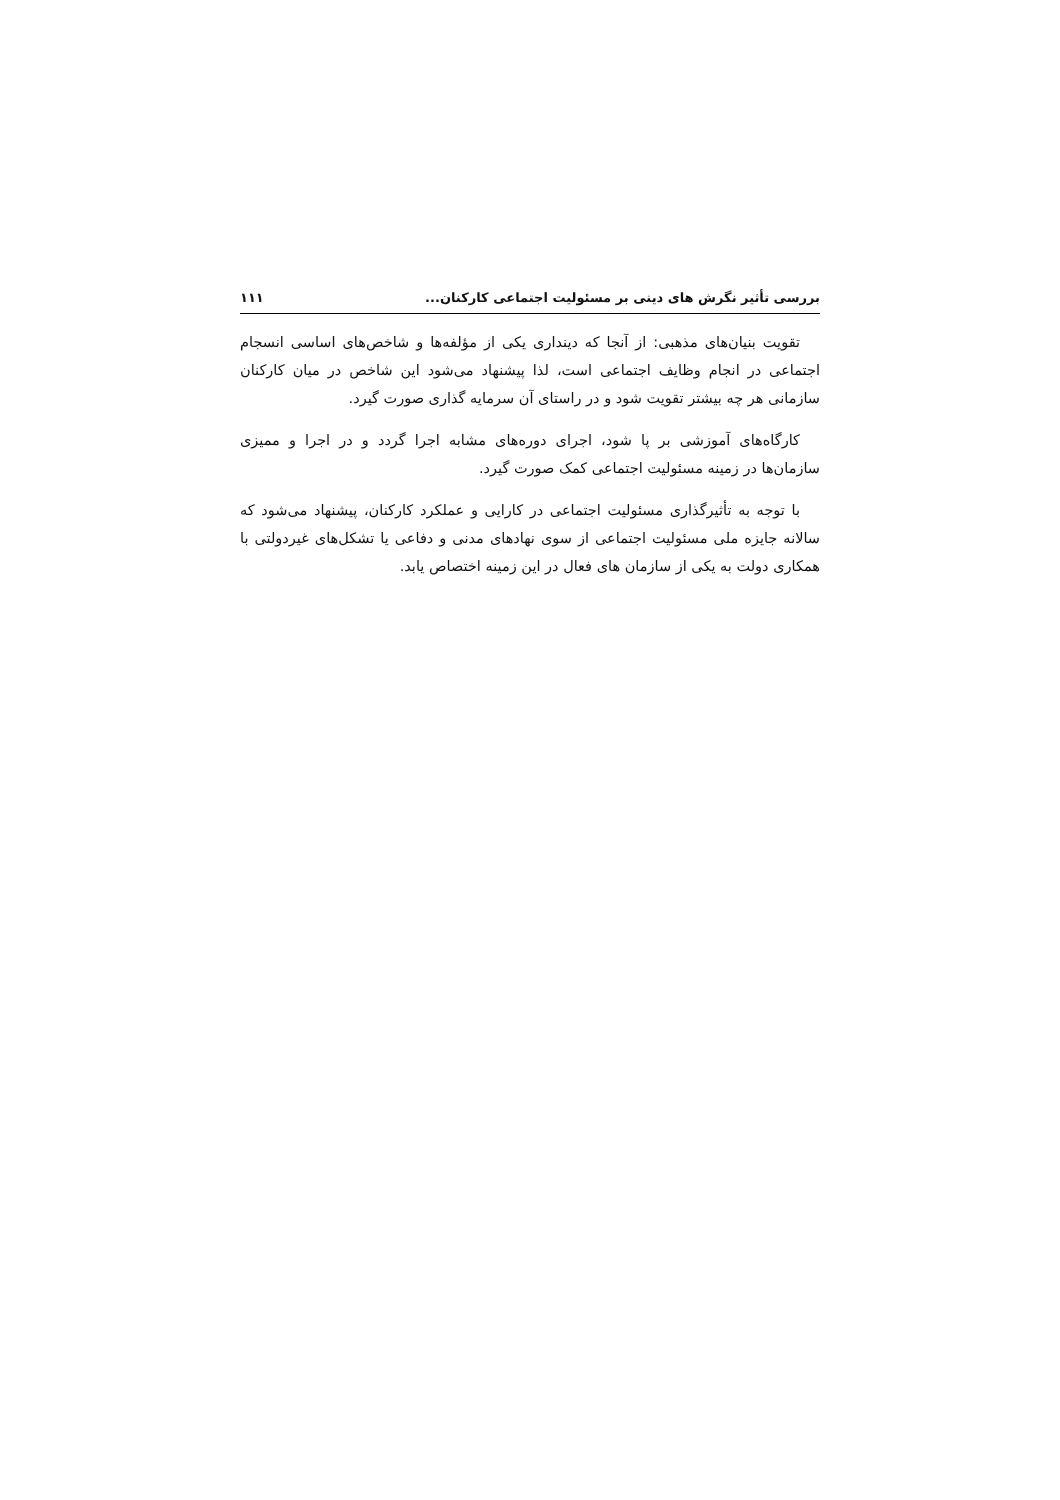بررسی تأثیر نگرش های دینی بر مسئولیت اجتماعی کارکنان... ۱۱۱
تقویت بنیان‌های مذهبی: از آنجا که دینداری یکی از مؤلفه‌ها و شاخص‌های اساسی انسجام اجتماعی در انجام وظایف اجتماعی است، لذا پیشنهاد می‌شود این شاخص در میان کارکنان سازمانی هر چه بیشتر تقویت شود و در راستای آن سرمایه گذاری صورت گیرد.
کارگاه‌های آموزشی بر پا شود، اجرای دوره‌های مشابه اجرا گردد و در اجرا و ممیزی سازمان‌ها در زمینه مسئولیت اجتماعی کمک صورت گیرد.
با توجه به تأثیرگذاری مسئولیت اجتماعی در کارایی و عملکرد کارکنان، پیشنهاد می‌شود که سالانه جایزه ملی مسئولیت اجتماعی از سوی نهادهای مدنی و دفاعی یا تشکل‌های غیردولتی با همکاری دولت به یکی از سازمان های فعال در این زمینه اختصاص یابد.